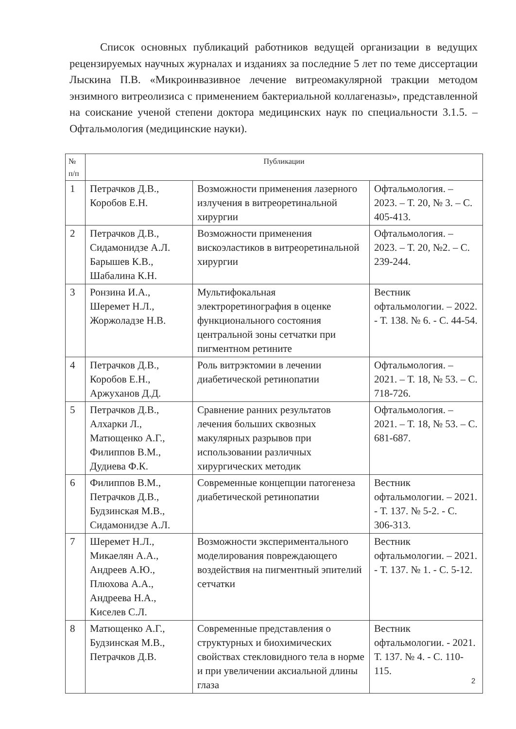Список основных публикаций работников ведущей организации в ведущих рецензируемых научных журналах и изданиях за последние 5 лет по теме диссертации Лыскина П.В. «Микроинвазивное лечение витреомакулярной тракции методом энзимного витреолизиса с применением бактериальной коллагеназы», представленной на соискание ученой степени доктора медицинских наук по специальности 3.1.5. – Офтальмология (медицинские науки).
| № п/п | Публикации | | |
| --- | --- | --- | --- |
| 1 | Петрачков Д.В., Коробов Е.Н. | Возможности применения лазерного излучения в витреоретинальной хирургии | Офтальмология. – 2023. – Т. 20, № 3. – С. 405-413. |
| 2 | Петрачков Д.В., Сидамонидзе А.Л. Барышев К.В., Шабалина К.Н. | Возможности применения вискоэластиков в витреоретинальной хирургии | Офтальмология. – 2023. – Т. 20, №2. – С. 239-244. |
| 3 | Ронзина И.А., Шеремет Н.Л., Жоржоладзе Н.В. | Мультифокальная электроретинография в оценке функционального состояния центральной зоны сетчатки при пигментном ретините | Вестник офтальмологии. – 2022. - Т. 138. № 6. - С. 44-54. |
| 4 | Петрачков Д.В., Коробов Е.Н., Аржуханов Д.Д. | Роль витрэктомии в лечении диабетической ретинопатии | Офтальмология. – 2021. – Т. 18, № 53. – С. 718-726. |
| 5 | Петрачков Д.В., Алхарки Л., Матющенко А.Г., Филиппов В.М., Дудиева Ф.К. | Сравнение ранних результатов лечения больших сквозных макулярных разрывов при использовании различных хирургических методик | Офтальмология. – 2021. – Т. 18, № 53. – С. 681-687. |
| 6 | Филиппов В.М., Петрачков Д.В., Будзинская М.В., Сидамонидзе А.Л. | Современные концепции патогенеза диабетической ретинопатии | Вестник офтальмологии. – 2021. - Т. 137. № 5-2. - С. 306-313. |
| 7 | Шеремет Н.Л., Микаелян А.А., Андреев А.Ю., Плюхова А.А., Андреева Н.А., Киселев С.Л. | Возможности экспериментального моделирования повреждающего воздействия на пигментный эпителий сетчатки | Вестник офтальмологии. – 2021. - Т. 137. № 1. - С. 5-12. |
| 8 | Матющенко А.Г., Будзинская М.В., Петрачков Д.В. | Современные представления о структурных и биохимических свойствах стекловидного тела в норме и при увеличении аксиальной длины глаза | Вестник офтальмологии. - 2021. Т. 137. № 4. - С. 110-115. |
2